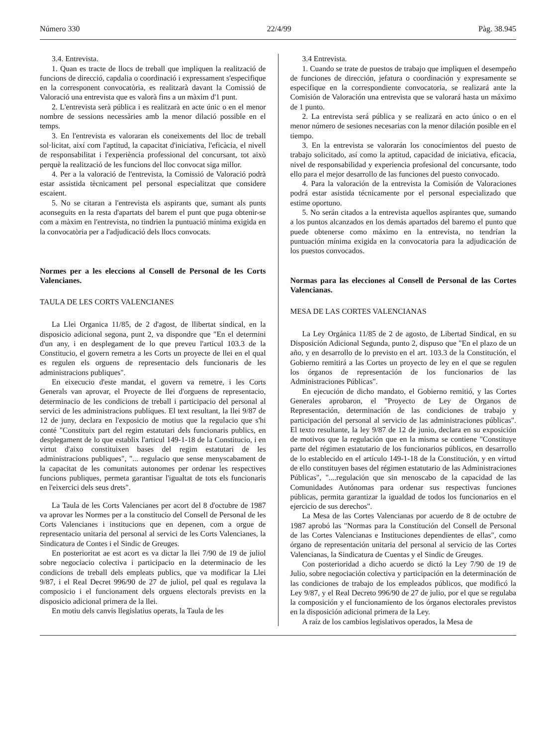Número 330 22/4/99 Pàg. 38.945
3.4. Entrevista.
1. Quan es tracte de llocs de treball que impliquen la realització de funcions de direcció, capdalia o coordinació i expressament s'especifique en la corresponent convocatòria, es realitzarà davant la Comissió de Valoració una entrevista que es valorà fins a un màxim d'1 punt.
2. L'entrevista serà pública i es realitzarà en acte únic o en el menor nombre de sessions necessàries amb la menor dilació possible en el temps.
3. En l'entrevista es valoraran els coneixements del lloc de treball sol·licitat, així com l'aptitud, la capacitat d'iniciativa, l'eficàcia, el nivell de responsabilitat i l'experiència professional del concursant, tot això perquè la realització de les funcions del lloc convocat siga millor.
4. Per a la valoració de l'entrevista, la Comissió de Valoració podrà estar assistida tècnicament pel personal especialitzat que considere escaient.
5. No se citaran a l'entrevista els aspirants que, sumant als punts aconseguits en la resta d'apartats del barem el punt que puga obtenir-se com a màxim en l'entrevista, no tindrien la puntuació mínima exigida en la convocatòria per a l'adjudicació dels llocs convocats.
Normes per a les eleccions al Consell de Personal de les Corts Valencianes.
TAULA DE LES CORTS VALENCIANES
La Llei Organica 11/85, de 2 d'agost, de llibertat sindical, en la disposicio adicional segona, punt 2, va dispondre que "En el determini d'un any, i en desplegament de lo que preveu l'articul 103.3 de la Constitucio, el govern remetra a les Corts un proyecte de llei en el qual es regulen els orguens de representacio dels funcionaris de les administracions publiques".
En eixecucio d'este mandat, el govern va remetre, i les Corts Generals van aprovar, el Proyecte de llei d'orguens de representacio, determinacio de les condicions de treball i participacio del personal al servici de les administracions publiques. El text resultant, la llei 9/87 de 12 de juny, declara en l'exposicio de motius que la regulacio que s'hi conté "Constituix part del regim estatutari dels funcionaris publics, en desplegament de lo que establix l'articul 149-1-18 de la Constitucio, i en virtut d'aixo constituixen bases del regim estatutari de les administracions publiques", "... regulacio que sense menyscabament de la capacitat de les comunitats autonomes per ordenar les respectives funcions publiques, permeta garantisar l'igualtat de tots els funcionaris en l'eixercici dels seus drets".
La Taula de les Corts Valencianes per acort del 8 d'octubre de 1987 va aprovar les Normes per a la constitucio del Consell de Personal de les Corts Valencianes i institucions que en depenen, com a orgue de representacio unitaria del personal al servici de les Corts Valencianes, la Sindicatura de Contes i el Sindic de Greuges.
En posterioritat ae est acort es va dictar la llei 7/90 de 19 de juliol sobre negociacio colectiva i participacio en la determinacio de les condicions de treball dels empleats publics, que va modificar la Llei 9/87, i el Real Decret 996/90 de 27 de juliol, pel qual es regulava la composicio i el funcionament dels orguens electorals prevists en la disposicio adicional primera de la llei.
En motiu dels canvis llegislatius operats, la Taula de les
3.4 Entrevista.
1. Cuando se trate de puestos de trabajo que impliquen el desempeño de funciones de dirección, jefatura o coordinación y expresamente se especifique en la correspondiente convocatoria, se realizará ante la Comisión de Valoración una entrevista que se valorará hasta un máximo de 1 punto.
2. La entrevista será pública y se realizará en acto único o en el menor número de sesiones necesarias con la menor dilación posible en el tiempo.
3. En la entrevista se valorarán los conocimientos del puesto de trabajo solicitado, así como la aptitud, capacidad de iniciativa, eficacia, nivel de responsabilidad y experiencia profesional del concursante, todo ello para el mejor desarrollo de las funciones del puesto convocado.
4. Para la valoración de la entrevista la Comisión de Valoraciones podrá estar asistida técnicamente por el personal especializado que estime oportuno.
5. No serán citados a la entrevista aquellos aspirantes que, sumando a los puntos alcanzados en los demás apartados del baremo el punto que puede obtenerse como máximo en la entrevista, no tendrían la puntuación mínima exigida en la convocatoria para la adjudicación de los puestos convocados.
Normas para las elecciones al Consell de Personal de las Cortes Valencianas.
MESA DE LAS CORTES VALENCIANAS
La Ley Orgánica 11/85 de 2 de agosto, de Libertad Sindical, en su Disposición Adicional Segunda, punto 2, dispuso que "En el plazo de un año, y en desarrollo de lo previsto en el art. 103.3 de la Constitución, el Gobierno remitirá a las Cortes un proyecto de ley en el que se regulen los órganos de representación de los funcionarios de las Administraciones Públicas".
En ejecución de dicho mandato, el Gobierno remitió, y las Cortes Generales aprobaron, el "Proyecto de Ley de Organos de Representación, determinación de las condiciones de trabajo y participación del personal al servicio de las administraciones públicas". El texto resultante, la ley 9/87 de 12 de junio, declara en su exposición de motivos que la regulación que en la misma se contiene "Constituye parte del régimen estatutario de los funcionarios públicos, en desarrollo de lo establecido en el artículo 149-1-18 de la Constitución, y en virtud de ello constituyen bases del régimen estatutario de las Administraciones Públicas", "....regulación que sin menoscabo de la capacidad de las Comunidades Autónomas para ordenar sus respectivas funciones públicas, permita garantizar la igualdad de todos los funcionarios en el ejercicio de sus derechos".
La Mesa de las Cortes Valencianas por acuerdo de 8 de octubre de 1987 aprobó las "Normas para la Constitución del Consell de Personal de las Cortes Valencianas e Instituciones dependientes de ellas", como órgano de representación unitaria del personal al servicio de las Cortes Valencianas, la Sindicatura de Cuentas y el Sindic de Greuges.
Con posterioridad a dicho acuerdo se dictó la Ley 7/90 de 19 de Julio, sobre negociación colectiva y participación en la determinación de las condiciones de trabajo de los empleados públicos, que modificó la Ley 9/87, y el Real Decreto 996/90 de 27 de julio, por el que se regulaba la composición y el funcionamiento de los órganos electorales previstos en la disposición adicional primera de la Ley.
A raíz de los cambios legislativos operados, la Mesa de